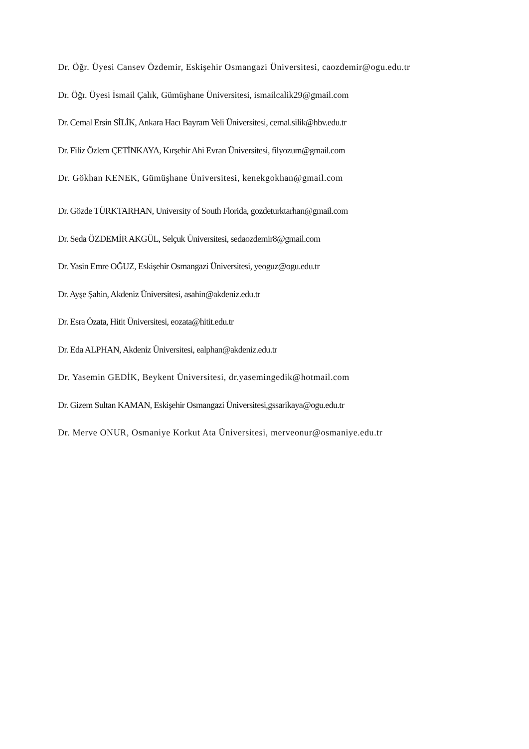Dr. Öğr. Üyesi Cansev Özdemir, Eskişehir Osmangazi Üniversitesi, caozdemir@ogu.edu.tr
Dr. Öğr. Üyesi İsmail Çalık, Gümüşhane Üniversitesi, ismailcalik29@gmail.com
Dr. Cemal Ersin SİLİK, Ankara Hacı Bayram Veli Üniversitesi, cemal.silik@hbv.edu.tr
Dr. Filiz Özlem ÇETİNKAYA, Kırşehir Ahi Evran Üniversitesi, filyozum@gmail.com
Dr. Gökhan KENEK, Gümüşhane Üniversitesi, kenekgokhan@gmail.com
Dr. Gözde TÜRKTARHAN, University of South Florida, gozdeturktarhan@gmail.com
Dr. Seda ÖZDEMİR AKGÜL, Selçuk Üniversitesi, sedaozdemir8@gmail.com
Dr. Yasin Emre OĞUZ, Eskişehir Osmangazi Üniversitesi, yeoguz@ogu.edu.tr
Dr. Ayşe Şahin, Akdeniz Üniversitesi, asahin@akdeniz.edu.tr
Dr. Esra Özata, Hitit Üniversitesi, eozata@hitit.edu.tr
Dr. Eda ALPHAN, Akdeniz Üniversitesi, ealphan@akdeniz.edu.tr
Dr. Yasemin GEDİK, Beykent Üniversitesi, dr.yasemingedik@hotmail.com
Dr. Gizem Sultan KAMAN, Eskişehir Osmangazi Üniversitesi,gssarikaya@ogu.edu.tr
Dr. Merve ONUR, Osmaniye Korkut Ata Üniversitesi, merveonur@osmaniye.edu.tr